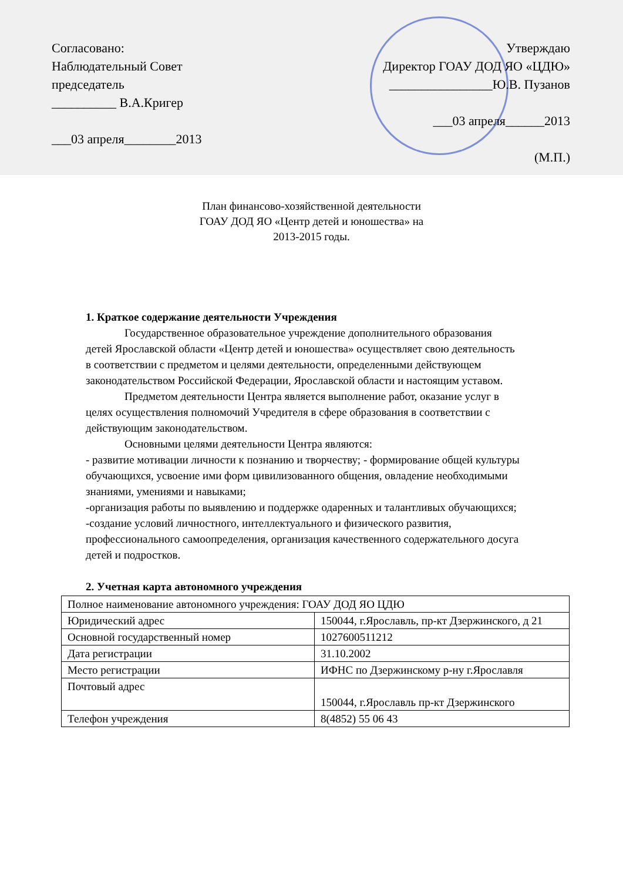Согласовано:
Наблюдательный Совет
председатель
__________ В.А.Кригер
___03 апреля________2013
Утверждаю
Директор ГОАУ ДОД ЯО «ЦДЮ»
________________Ю.В. Пузанов
___03 апреля______2013
(М.П.)
План финансово-хозяйственной деятельности
ГОАУ ДОД ЯО «Центр детей и юношества» на
2013-2015 годы.
1. Краткое содержание деятельности Учреждения
Государственное образовательное учреждение дополнительного образования детей Ярославской области «Центр детей и юношества» осуществляет свою деятельность в соответствии с предметом и целями деятельности, определенными действующем законодательством Российской Федерации, Ярославской области и настоящим уставом.
Предметом деятельности Центра является выполнение работ, оказание услуг в целях осуществления полномочий Учредителя в сфере образования в соответствии с действующим законодательством.
Основными целями деятельности Центра являются:
- развитие мотивации личности к познанию и творчеству; - формирование общей культуры обучающихся, усвоение ими форм цивилизованного общения, овладение необходимыми знаниями, умениями и навыками;
-организация работы по выявлению и поддержке одаренных и талантливых обучающихся;
-создание условий личностного, интеллектуального и физического развития, профессионального самоопределения, организация качественного содержательного досуга детей и подростков.
2. Учетная карта автономного учреждения
| Полное наименование автономного учреждения: ГОАУ ДОД ЯО ЦДЮ | |
| Юридический адрес | 150044, г.Ярославль, пр-кт Дзержинского, д 21 |
| Основной государственный номер | 1027600511212 |
| Дата регистрации | 31.10.2002 |
| Место регистрации | ИФНС по Дзержинскому р-ну г.Ярославля |
| Почтовый адрес | 150044, г.Ярославль пр-кт Дзержинского |
| Телефон учреждения | 8(4852) 55 06 43 |